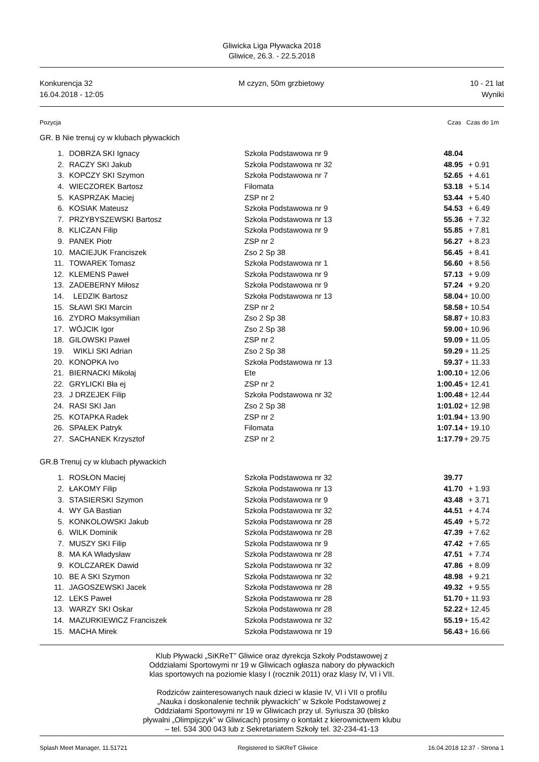Gliwicka Liga Pływacka 2018
Gliwice, 26.3. - 22.5.2018
Konkurencja 32 M czyzn, 50m grzbietowy 10 - 21 lat
16.04.2018 - 12:05 Wyniki
Pozycja Czas Czas do 1m
GR. B Nie trenuj cy w klubach pływackich
| 1. | DOBRZA SKI Ignacy | Szkoła Podstawowa nr 9 | 48.04 | |
| 2. | RACZY SKI Jakub | Szkoła Podstawowa nr 32 | 48.95 | + 0.91 |
| 3. | KOPCZY SKI Szymon | Szkoła Podstawowa nr 7 | 52.65 | + 4.61 |
| 4. | WIECZOREK Bartosz | Filomata | 53.18 | + 5.14 |
| 5. | KASPRZAK Maciej | ZSP nr 2 | 53.44 | + 5.40 |
| 6. | KOSIAK Mateusz | Szkoła Podstawowa nr 9 | 54.53 | + 6.49 |
| 7. | PRZYBYSZEWSKI Bartosz | Szkoła Podstawowa nr 13 | 55.36 | + 7.32 |
| 8. | KLICZAN Filip | Szkoła Podstawowa nr 9 | 55.85 | + 7.81 |
| 9. | PANEK Piotr | ZSP nr 2 | 56.27 | + 8.23 |
| 10. | MACIEJUK Franciszek | Zso 2 Sp 38 | 56.45 | + 8.41 |
| 11. | TOWAREK Tomasz | Szkoła Podstawowa nr 1 | 56.60 | + 8.56 |
| 12. | KLEMENS Paweł | Szkoła Podstawowa nr 9 | 57.13 | + 9.09 |
| 13. | ZADEBERNY Miłosz | Szkoła Podstawowa nr 9 | 57.24 | + 9.20 |
| 14. | LEDZIK Bartosz | Szkoła Podstawowa nr 13 | 58.04 | + 10.00 |
| 15. | SŁAWI SKI Marcin | ZSP nr 2 | 58.58 | + 10.54 |
| 16. | ZYDRO Maksymilian | Zso 2 Sp 38 | 58.87 | + 10.83 |
| 17. | WÓJCIK Igor | Zso 2 Sp 38 | 59.00 | + 10.96 |
| 18. | GILOWSKI Paweł | ZSP nr 2 | 59.09 | + 11.05 |
| 19. | WIKLI SKI Adrian | Zso 2 Sp 38 | 59.29 | + 11.25 |
| 20. | KONOPKA Ivo | Szkoła Podstawowa nr 13 | 59.37 | + 11.33 |
| 21. | BIERNACKI Mikołaj | Ete | 1:00.10 | + 12.06 |
| 22. | GRYLICKI Bła ej | ZSP nr 2 | 1:00.45 | + 12.41 |
| 23. | J DRZEJEK Filip | Szkoła Podstawowa nr 32 | 1:00.48 | + 12.44 |
| 24. | RASI SKI Jan | Zso 2 Sp 38 | 1:01.02 | + 12.98 |
| 25. | KOTAPKA Radek | ZSP nr 2 | 1:01.94 | + 13.90 |
| 26. | SPAŁEK Patryk | Filomata | 1:07.14 | + 19.10 |
| 27. | SACHANEK Krzysztof | ZSP nr 2 | 1:17.79 | + 29.75 |
GR.B Trenuj cy w klubach pływackich
| 1. | ROSŁON Maciej | Szkoła Podstawowa nr 32 | 39.77 | |
| 2. | ŁAKOMY Filip | Szkoła Podstawowa nr 13 | 41.70 | + 1.93 |
| 3. | STASIERSKI Szymon | Szkoła Podstawowa nr 9 | 43.48 | + 3.71 |
| 4. | WY GA Bastian | Szkoła Podstawowa nr 32 | 44.51 | + 4.74 |
| 5. | KONKOLOWSKI Jakub | Szkoła Podstawowa nr 28 | 45.49 | + 5.72 |
| 6. | WILK Dominik | Szkoła Podstawowa nr 28 | 47.39 | + 7.62 |
| 7. | MUSZY SKI Filip | Szkoła Podstawowa nr 9 | 47.42 | + 7.65 |
| 8. | MA KA Władysław | Szkoła Podstawowa nr 28 | 47.51 | + 7.74 |
| 9. | KOLCZAREK Dawid | Szkoła Podstawowa nr 32 | 47.86 | + 8.09 |
| 10. | BE A SKI Szymon | Szkoła Podstawowa nr 32 | 48.98 | + 9.21 |
| 11. | JAGOSZEWSKI Jacek | Szkoła Podstawowa nr 28 | 49.32 | + 9.55 |
| 12. | LEKS Paweł | Szkoła Podstawowa nr 28 | 51.70 | + 11.93 |
| 13. | WARZY SKI Oskar | Szkoła Podstawowa nr 28 | 52.22 | + 12.45 |
| 14. | MAZURKIEWICZ Franciszek | Szkoła Podstawowa nr 32 | 55.19 | + 15.42 |
| 15. | MACHA Mirek | Szkoła Podstawowa nr 19 | 56.43 | + 16.66 |
Klub Pływacki „SiKReT” Gliwice oraz dyrekcja Szkoły Podstawowej z
Oddziałami Sportowymi nr 19 w Gliwicach ogłasza nabory do pływackich
klas sportowych na poziomie klasy I (rocznik 2011) oraz klasy IV, VI i VII.
Rodziców zainteresowanych nauk dzieci w klasie IV, VI i VII o profilu
„Nauka i doskonalenie technik pływackich” w Szkole Podstawowej z
Oddziałami Sportowymi nr 19 w Gliwicach przy ul. Syriusza 30 (blisko
pływalni „Olimpijczyk” w Gliwicach) prosimy o kontakt z kierownictwem klubu
– tel. 534 300 043 lub z Sekretariatem Szkoły tel. 32-234-41-13
Splash Meet Manager, 11.51721 Registered to SiKReT Gliwice 16.04.2018 12:37 - Strona 1